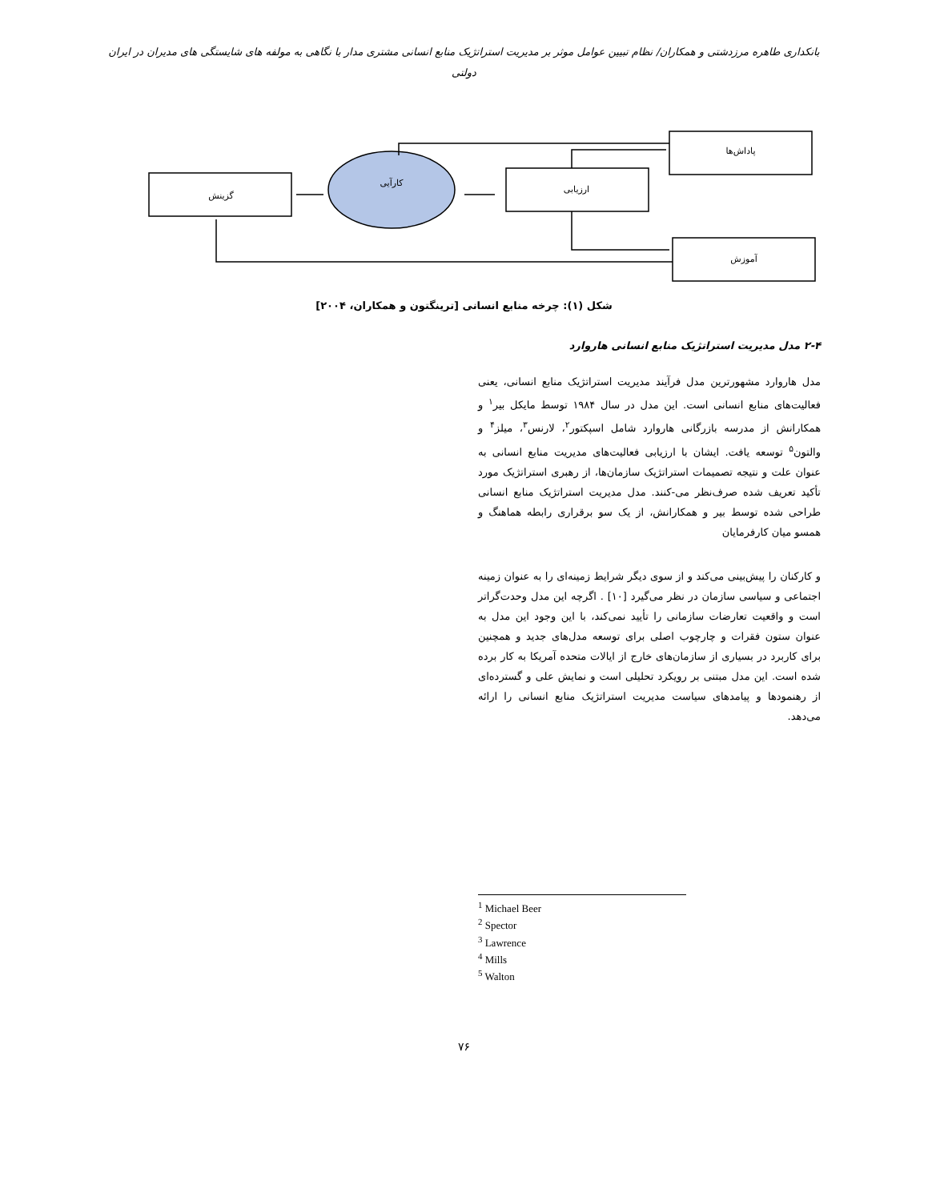بانکداری طاهره مرزدشتی و همکاران/ نظام تبیین عوامل موثر بر مدیریت استراتژیک منابع انسانی مشتری مدار با نگاهی به مولفه های شایستگی های مدیران در ایران دولتی
گزینش
کارآیی
ارزیابی
پاداش‌ها
آموزش
شکل (۱): چرخه منابع انسانی [ترینگتون و همکاران، ۲۰۰۴]
۲-۴ مدل مدیریت استراتژیک منابع انسانی هاروارد
مدل هاروارد مشهورترین مدل فرآیند مدیریت استراتژیک منابع انسانی، یعنی فعالیت‌های منابع انسانی است. این مدل در سال ۱۹۸۴ توسط مایکل بیر<sup>۱</sup> و همکارانش از مدرسه بازرگانی هاروارد شامل اسپکتور<sup>۲</sup>، لارنس<sup>۳</sup>، میلز<sup>۴</sup> و والتون<sup>۵</sup> توسعه یافت. ایشان با ارزیابی فعالیت‌های مدیریت منابع انسانی به عنوان علت و نتیجه تصمیمات استراتژیک سازمان‌ها، از رهبری استراتژیک مورد تأکید تعریف شده صرف‌نظر می-کنند. مدل مدیریت استراتژیک منابع انسانی طراحی شده توسط بیر و همکارانش، از یک سو برقراری رابطه هماهنگ و همسو میان کارفرمایان
و کارکنان را پیش‌بینی می‌کند و از سوی دیگر شرایط زمینه‌ای را به عنوان زمینه اجتماعی و سیاسی سازمان در نظر می‌گیرد [۱۰] . اگرچه این مدل وحدت‌گراتر است و واقعیت تعارضات سازمانی را تأیید نمی‌کند، با این وجود این مدل به عنوان ستون فقرات و چارچوب اصلی برای توسعه مدل‌های جدید و همچنین برای کاربرد در بسیاری از سازمان‌های خارج از ایالات متحده آمریکا به کار برده شده است. این مدل مبتنی بر رویکرد تحلیلی است و نمایش علی و گسترده‌ای از رهنمودها و پیامدهای سیاست مدیریت استراتژیک منابع انسانی را ارائه می‌دهد.
<sup>1</sup> Michael Beer
<sup>2</sup> Spector
<sup>3</sup> Lawrence
<sup>4</sup> Mills
<sup>5</sup> Walton
۷۶